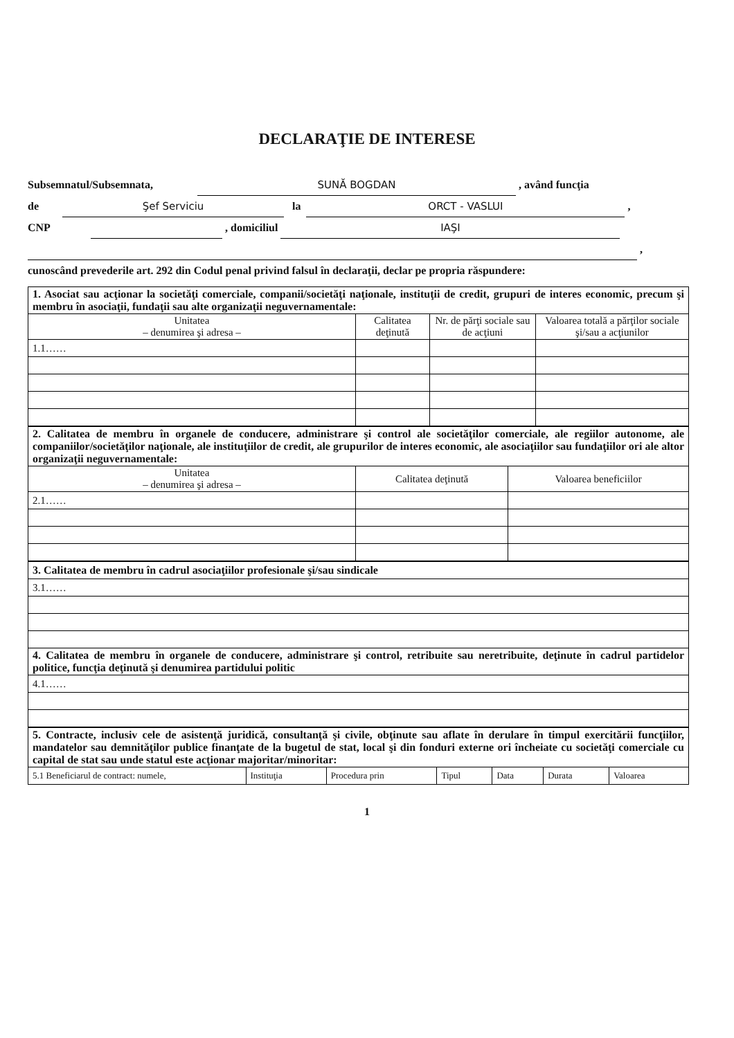DECLARAŢIE DE INTERESE
Subsemnatul/Subsemnata, SUNĂ BOGDAN , având funcţia
de Şef Serviciu la ORCT - VASLUI ,
CNP , domiciliul IAŞI
,
cunoscând prevederile art. 292 din Codul penal privind falsul în declaraţii, declar pe propria răspundere:
| 1. Asociat sau acţionar la societăţi comerciale, companii/societăţi naţionale, instituţii de credit, grupuri de interes economic, precum şi membru în asociaţii, fundaţii sau alte organizaţii neguvernamentale: | | | |
| Unitatea – denumirea şi adresa – | Calitatea deţinută | Nr. de părţi sociale sau de acţiuni | Valoarea totală a părţilor sociale şi/sau a acţiunilor |
| 1.1…… | | | |
| 2. Calitatea de membru în organele de conducere, administrare şi control ale societăţilor comerciale, ale regiilor autonome, ale companiilor/societăţilor naţionale, ale instituţiilor de credit, ale grupurilor de interes economic, ale asociaţiilor sau fundaţiilor ori ale altor organizaţii neguvernamentale: | | |
| Unitatea – denumirea şi adresa – | Calitatea deţinută | Valoarea beneficiilor |
| 2.1…… | | |
| 3. Calitatea de membru în cadrul asociaţiilor profesionale şi/sau sindicale |
| 3.1…… |
| 4. Calitatea de membru în organele de conducere, administrare şi control, retribuite sau neretribuite, deţinute în cadrul partidelor politice, funcţia deţinută şi denumirea partidului politic |
| 4.1…… |
| 5. Contracte, inclusiv cele de asistenţă juridică, consultanţă şi civile, obţinute sau aflate în derulare în timpul exercitării funcţiilor, mandatelor sau demnităţilor publice finanţate de la bugetul de stat, local şi din fonduri externe ori încheiate cu societăţi comerciale cu capital de stat sau unde statul este acţionar majoritar/minoritar: | | | | | | |
| 5.1 Beneficiarul de contract: numele, | Instituţia | Procedura prin | Tipul | Data | Durata | Valoarea |
1